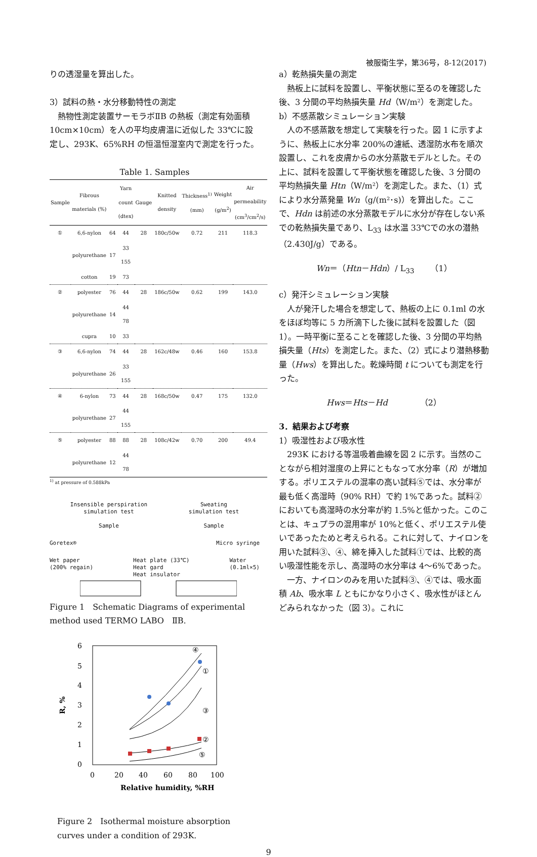被服衛生学，第36号，8-12(2017)
りの透湿量を算出した。
3）試料の熱・水分移動特性の測定
　熱物性測定装置サーモラボⅡB の熱板（測定有効面積 10cm×10cm）を人の平均皮膚温に近似した 33℃に設定し、293K、65%RH の恒温恒湿室内で測定を行った。
Table 1. Samples
| Sample | Fibrous materials (%) | | Yarn count (dtex) | Gauge | Knitted density | Thickness<sup>1)</sup> (mm) | Weight (g/m<sup>2</sup>) | Air permeability (cm<sup>3</sup>/cm<sup>2</sup>/s) |
| --- | --- | --- | --- | --- | --- | --- | --- | --- |
| ① | 6,6-nylon | 64 | 44 | 28 | 180c/50w | 0.72 | 211 | 118.3 |
| | polyurethane | 17 | 33 155 | | | | | |
| | cotton | 19 | 73 | | | | | |
| ② | polyester | 76 | 44 | 28 | 186c/50w | 0.62 | 199 | 143.0 |
| | polyurethane | 14 | 44 78 | | | | | |
| | cupra | 10 | 33 | | | | | |
| ③ | 6,6-nylon | 74 | 44 | 28 | 162c/48w | 0.46 | 160 | 153.8 |
| | polyurethane | 26 | 33 155 | | | | | |
| ④ | 6-nylon | 73 | 44 | 28 | 168c/50w | 0.47 | 175 | 132.0 |
| | polyurethane | 27 | 44 155 | | | | | |
| ⑤ | polyester | 88 | 88 | 28 | 108c/42w | 0.70 | 200 | 49.4 |
| | polyurethane | 12 | 44 78 | | | | | |
<sup>1)</sup> at pressure of 0.588kPa
Insensible perspiration
simulation test
Sample
Sweating
simulation test
Sample
Goretex® Micro syringe
Wet paper
(200% regain) Heat plate (33℃)
Heat gard
Heat insulator Water
(0.1ml×5)
Figure 1　Schematic Diagrams of experimental method used TERMO LABO　ⅡB.
6
5
4
3
2
1
0
0
20
40
60
80
100
Relative humidity, %RH
R, %
④
①
③
②
⑤
Figure 2　Isothermal moisture absorption curves under a condition of 293K.
a）乾熱損失量の測定
　熱板上に試料を設置し、平衡状態に至るのを確認した後、3 分間の平均熱損失量 Hd（W/m²）を測定した。
b）不感蒸散シミュレーション実験
　人の不感蒸散を想定して実験を行った。図 1 に示すように、熱板上に水分率 200%の濾紙、透湿防水布を順次設置し、これを皮膚からの水分蒸散モデルとした。その上に、試料を設置して平衡状態を確認した後、3 分間の平均熱損失量 Htn（W/m²）を測定した。また、（1）式により水分蒸発量 Wn（g/(m²･s)）を算出した。ここで、Hdn は前述の水分蒸散モデルに水分が存在しない系での乾熱損失量であり、L<sub>33</sub> は水温 33℃での水の潜熱（2.430J/g）である。
Wn＝（Htn－Hdn）/ L<sub>33</sub>　　（1）
c）発汗シミュレーション実験
　人が発汗した場合を想定して、熱板の上に 0.1ml の水をほぼ均等に 5 カ所滴下した後に試料を設置した（図 1）。一時平衡に至ることを確認した後、3 分間の平均熱損失量（Hts）を測定した。また、（2）式により潜熱移動量（Hws）を算出した。乾燥時間 t についても測定を行った。
Hws＝Hts－Hd　　　　（2）
3．結果および考察
1）吸湿性および吸水性
　293K における等温吸着曲線を図 2 に示す。当然のことながら相対湿度の上昇にともなって水分率（R）が増加する。ポリエステルの混率の高い試料⑤では、水分率が最も低く高湿時（90% RH）で約 1%であった。試料②においても高湿時の水分率が約 1.5%と低かった。このことは、キュプラの混用率が 10%と低く、ポリエステル使いであったためと考えられる。これに対して、ナイロンを用いた試料③、④、綿を挿入した試料①では、比較的高い吸湿性能を示し、高湿時の水分率は 4～6%であった。
　一方、ナイロンのみを用いた試料③、④では、吸水面積 Ab、吸水率 L ともにかなり小さく、吸水性がほとんどみられなかった（図 3）。これに
9